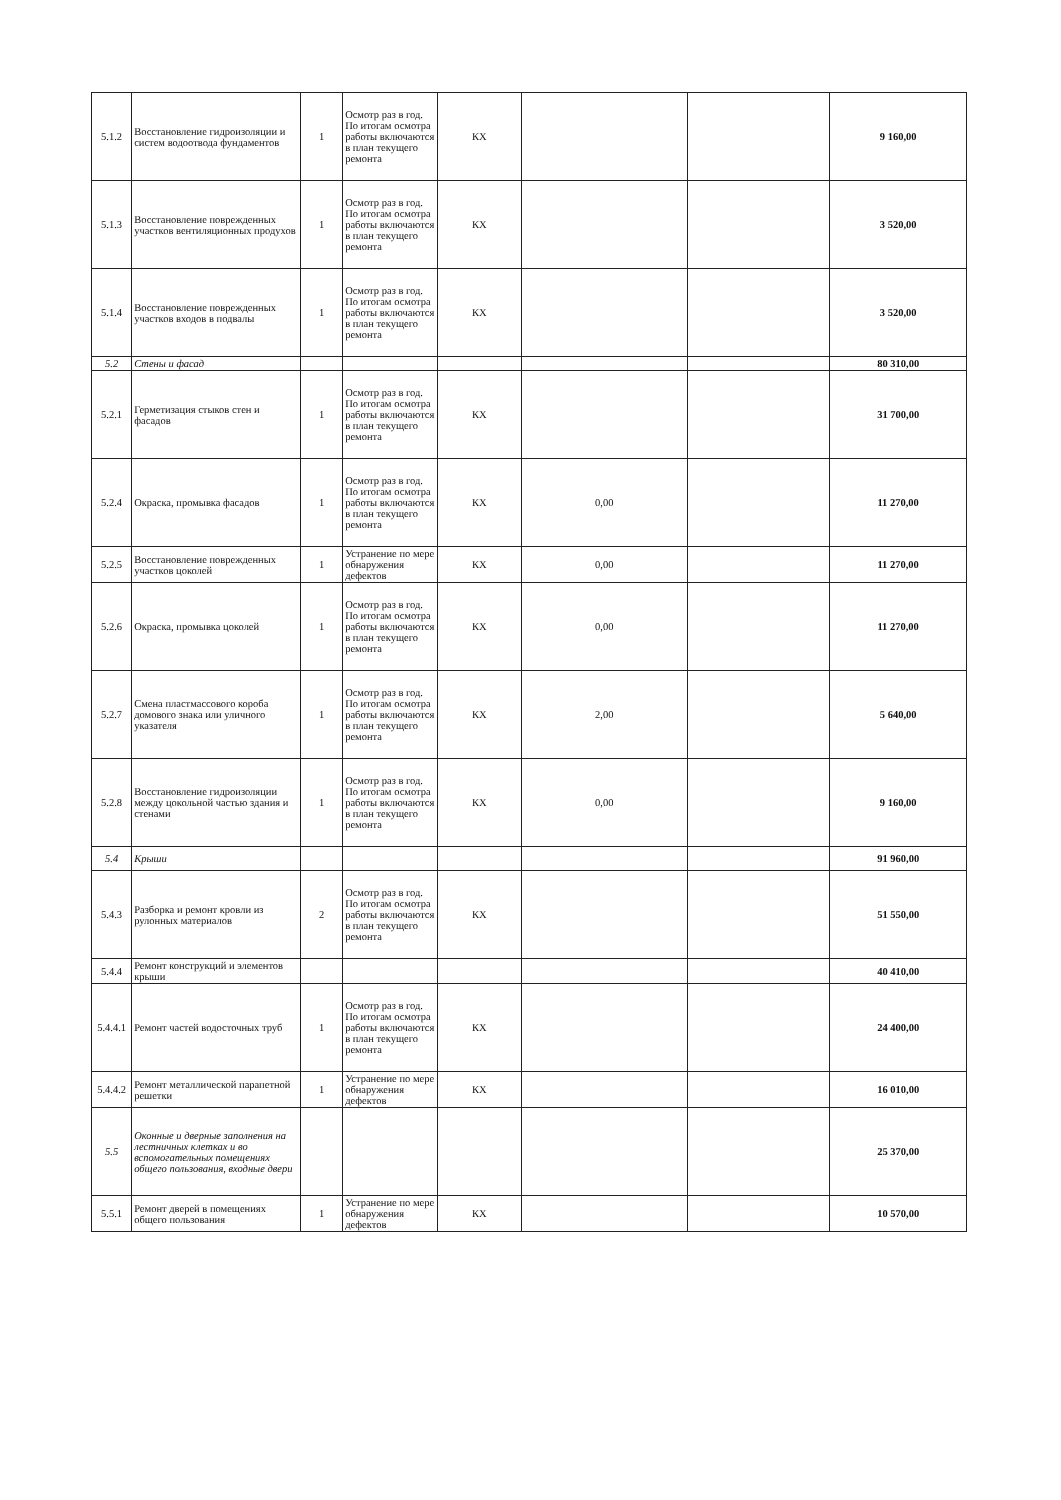| 5.1.2 | Восстановление гидроизоляции и систем водоотвода фундаментов | 1 | Осмотр раз в год. По итогам осмотра работы включаются в план текущего ремонта | КХ | | | 9 160,00 |
| 5.1.3 | Восстановление поврежденных участков вентиляционных продухов | 1 | Осмотр раз в год. По итогам осмотра работы включаются в план текущего ремонта | КХ | | | 3 520,00 |
| 5.1.4 | Восстановление поврежденных участков входов в подвалы | 1 | Осмотр раз в год. По итогам осмотра работы включаются в план текущего ремонта | КХ | | | 3 520,00 |
| 5.2 | Стены и фасад | | | | | | 80 310,00 |
| 5.2.1 | Герметизация стыков стен и фасадов | 1 | Осмотр раз в год. По итогам осмотра работы включаются в план текущего ремонта | КХ | | | 31 700,00 |
| 5.2.4 | Окраска, промывка фасадов | 1 | Осмотр раз в год. По итогам осмотра работы включаются в план текущего ремонта | КХ | 0,00 | | 11 270,00 |
| 5.2.5 | Восстановление поврежденных участков цоколей | 1 | Устранение по мере обнаружения дефектов | КХ | 0,00 | | 11 270,00 |
| 5.2.6 | Окраска, промывка цоколей | 1 | Осмотр раз в год. По итогам осмотра работы включаются в план текущего ремонта | КХ | 0,00 | | 11 270,00 |
| 5.2.7 | Смена пластмассового короба домового знака или уличного указателя | 1 | Осмотр раз в год. По итогам осмотра работы включаются в план текущего ремонта | КХ | 2,00 | | 5 640,00 |
| 5.2.8 | Восстановление гидроизоляции между цокольной частью здания и стенами | 1 | Осмотр раз в год. По итогам осмотра работы включаются в план текущего ремонта | КХ | 0,00 | | 9 160,00 |
| 5.4 | Крыши | | | | | | 91 960,00 |
| 5.4.3 | Разборка и ремонт кровли из рулонных материалов | 2 | Осмотр раз в год. По итогам осмотра работы включаются в план текущего ремонта | КХ | | | 51 550,00 |
| 5.4.4 | Ремонт конструкций и элементов крыши | | | | | | 40 410,00 |
| 5.4.4.1 | Ремонт частей водосточных труб | 1 | Осмотр раз в год. По итогам осмотра работы включаются в план текущего ремонта | КХ | | | 24 400,00 |
| 5.4.4.2 | Ремонт металлической парапетной решетки | 1 | Устранение по мере обнаружения дефектов | КХ | | | 16 010,00 |
| 5.5 | Оконные и дверные заполнения на лестничных клетках и во вспомогательных помещениях общего пользования, входные двери | | | | | | 25 370,00 |
| 5.5.1 | Ремонт дверей в помещениях общего пользования | 1 | Устранение по мере обнаружения дефектов | КХ | | | 10 570,00 |